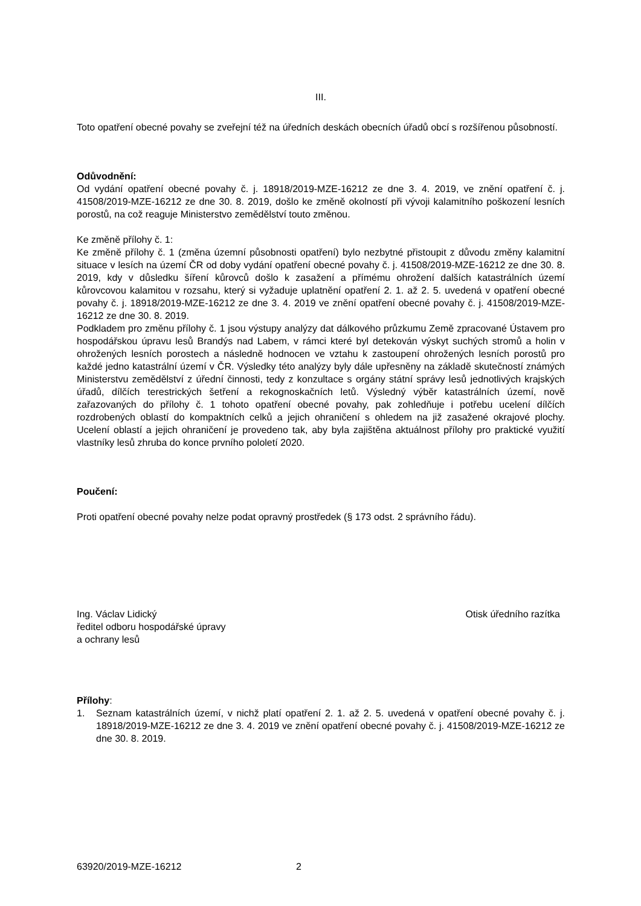III.
Toto opatření obecné povahy se zveřejní též na úředních deskách obecních úřadů obcí s rozšířenou působností.
Odůvodnění:
Od vydání opatření obecné povahy č. j. 18918/2019-MZE-16212 ze dne 3. 4. 2019, ve znění opatření č. j. 41508/2019-MZE-16212 ze dne 30. 8. 2019, došlo ke změně okolností při vývoji kalamitního poškození lesních porostů, na což reaguje Ministerstvo zemědělství touto změnou.
Ke změně přílohy č. 1:
Ke změně přílohy č. 1 (změna územní působnosti opatření) bylo nezbytné přistoupit z důvodu změny kalamitní situace v lesích na území ČR od doby vydání opatření obecné povahy č. j. 41508/2019-MZE-16212 ze dne 30. 8. 2019, kdy v důsledku šíření kůrovců došlo k zasažení a přímému ohrožení dalších katastrálních území kůrovcovou kalamitou v rozsahu, který si vyžaduje uplatnění opatření 2. 1. až 2. 5. uvedená v opatření obecné povahy č. j. 18918/2019-MZE-16212 ze dne 3. 4. 2019 ve znění opatření obecné povahy č. j. 41508/2019-MZE-16212 ze dne 30. 8. 2019.
Podkladem pro změnu přílohy č. 1 jsou výstupy analýzy dat dálkového průzkumu Země zpracované Ústavem pro hospodářskou úpravu lesů Brandýs nad Labem, v rámci které byl detekován výskyt suchých stromů a holin v ohrožených lesních porostech a následně hodnocen ve vztahu k zastoupení ohrožených lesních porostů pro každé jedno katastrální území v ČR. Výsledky této analýzy byly dále upřesněny na základě skutečností známých Ministerstvu zemědělství z úřední činnosti, tedy z konzultace s orgány státní správy lesů jednotlivých krajských úřadů, dílčích terestrických šetření a rekognoskačních letů. Výsledný výběr katastrálních území, nově zařazovaných do přílohy č. 1 tohoto opatření obecné povahy, pak zohledňuje i potřebu ucelení dílčích rozdrobených oblastí do kompaktních celků a jejich ohraničení s ohledem na již zasažené okrajové plochy. Ucelení oblastí a jejich ohraničení je provedeno tak, aby byla zajištěna aktuálnost přílohy pro praktické využití vlastníky lesů zhruba do konce prvního pololetí 2020.
Poučení:
Proti opatření obecné povahy nelze podat opravný prostředek (§ 173 odst. 2 správního řádu).
Ing. Václav Lidický
ředitel odboru hospodářské úpravy
a ochrany lesů
Otisk úředního razítka
Přílohy:
1. Seznam katastrálních území, v nichž platí opatření 2. 1. až 2. 5. uvedená v opatření obecné povahy č. j. 18918/2019-MZE-16212 ze dne 3. 4. 2019 ve znění opatření obecné povahy č. j. 41508/2019-MZE-16212 ze dne 30. 8. 2019.
63920/2019-MZE-16212 2